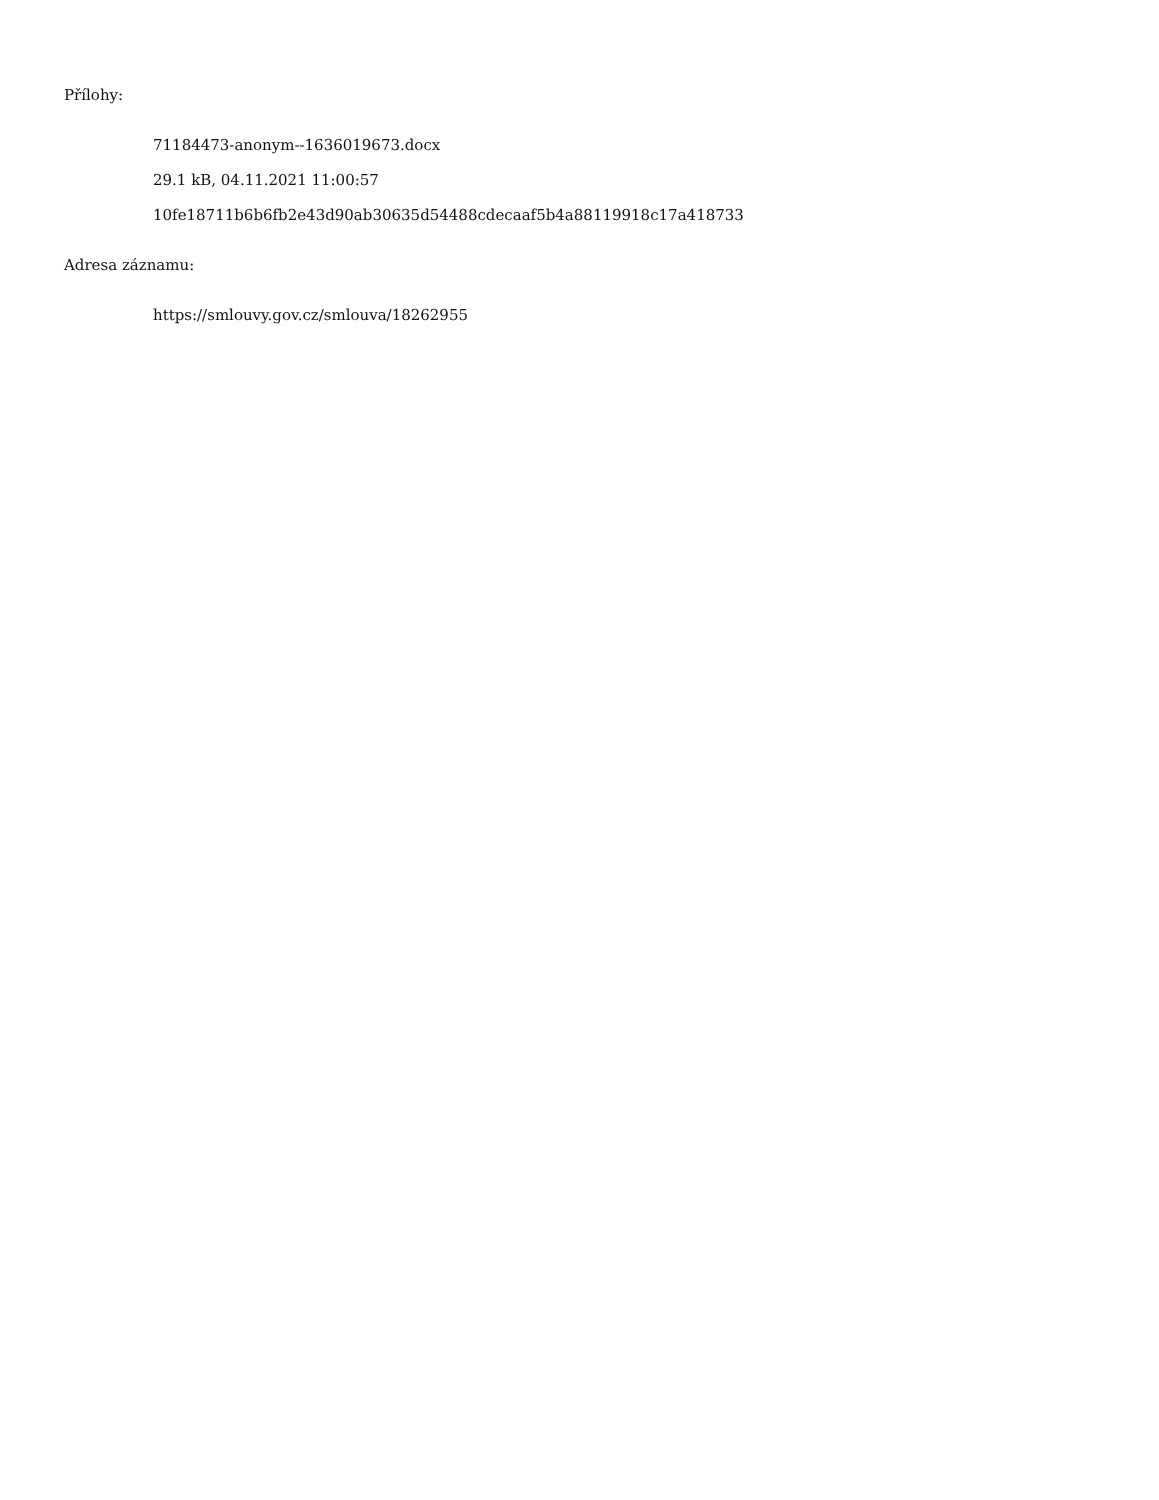Přílohy:
71184473-anonym--1636019673.docx
29.1 kB, 04.11.2021 11:00:57
10fe18711b6b6fb2e43d90ab30635d54488cdecaaf5b4a88119918c17a418733
Adresa záznamu:
https://smlouvy.gov.cz/smlouva/18262955